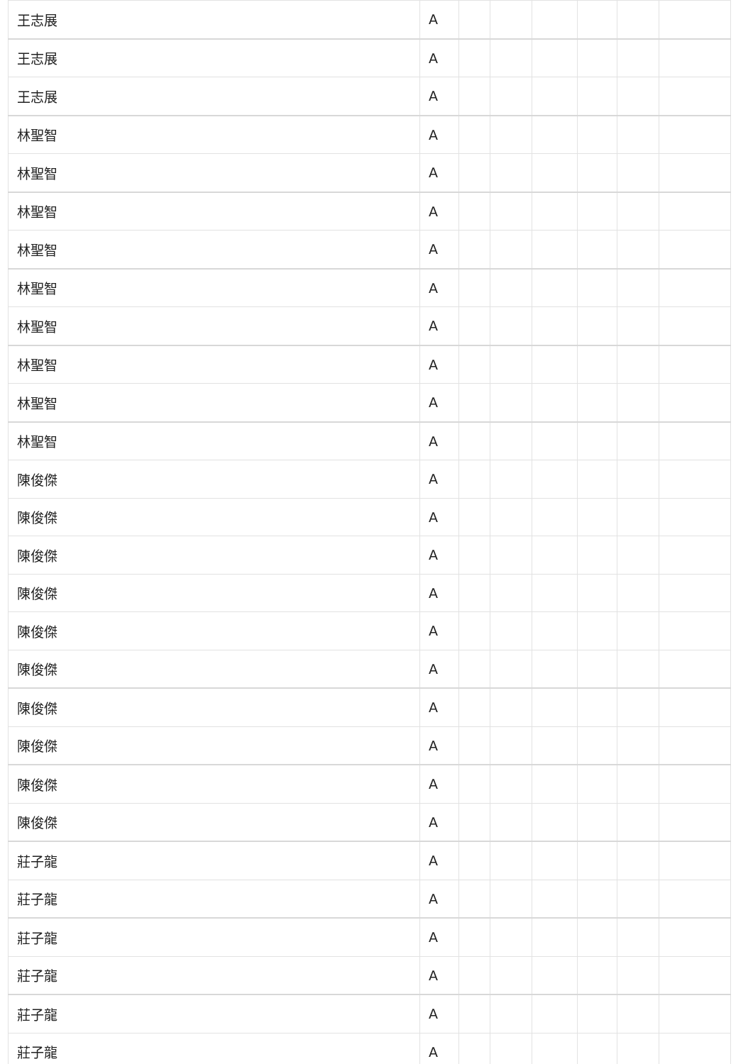| 王志展 | A | | | | | | |
| 王志展 | A | | | | | | |
| 王志展 | A | | | | | | |
| 林聖智 | A | | | | | | |
| 林聖智 | A | | | | | | |
| 林聖智 | A | | | | | | |
| 林聖智 | A | | | | | | |
| 林聖智 | A | | | | | | |
| 林聖智 | A | | | | | | |
| 林聖智 | A | | | | | | |
| 林聖智 | A | | | | | | |
| 林聖智 | A | | | | | | |
| 陳俊傑 | A | | | | | | |
| 陳俊傑 | A | | | | | | |
| 陳俊傑 | A | | | | | | |
| 陳俊傑 | A | | | | | | |
| 陳俊傑 | A | | | | | | |
| 陳俊傑 | A | | | | | | |
| 陳俊傑 | A | | | | | | |
| 陳俊傑 | A | | | | | | |
| 陳俊傑 | A | | | | | | |
| 陳俊傑 | A | | | | | | |
| 莊子龍 | A | | | | | | |
| 莊子龍 | A | | | | | | |
| 莊子龍 | A | | | | | | |
| 莊子龍 | A | | | | | | |
| 莊子龍 | A | | | | | | |
| 莊子龍 | A | | | | | | |